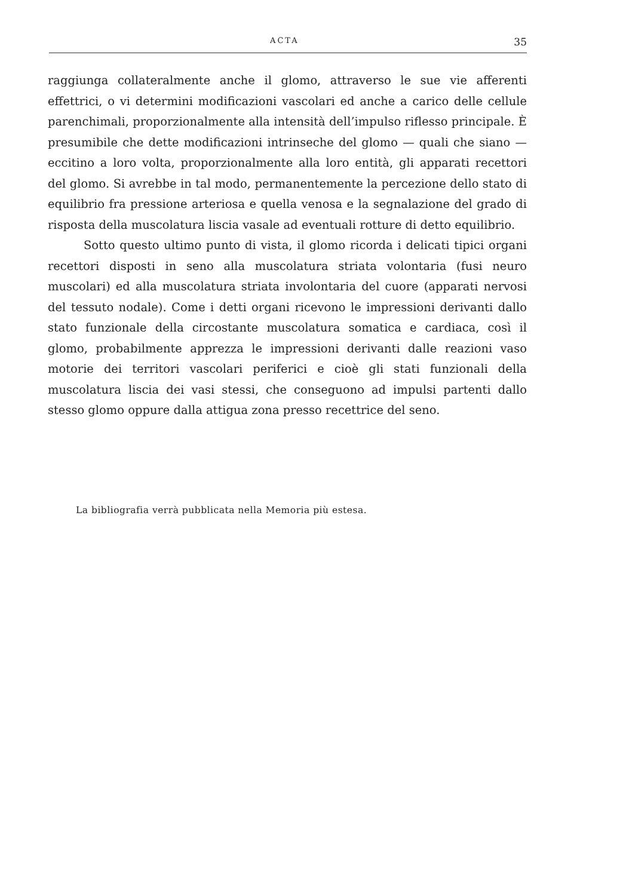ACTA 35
raggiunga collateralmente anche il glomo, attraverso le sue vie afferenti effettrici, o vi determini modificazioni vascolari ed anche a carico delle cellule parenchimali, proporzionalmente alla intensità dell’impulso riflesso principale. È presumibile che dette modificazioni intrinseche del glomo — quali che siano — eccitino a loro volta, proporzionalmente alla loro entità, gli apparati recettori del glomo. Si avrebbe in tal modo, permanentemente la percezione dello stato di equilibrio fra pressione arteriosa e quella venosa e la segnalazione del grado di risposta della muscolatura liscia vasale ad eventuali rotture di detto equilibrio.
Sotto questo ultimo punto di vista, il glomo ricorda i delicati tipici organi recettori disposti in seno alla muscolatura striata volontaria (fusi neuro muscolari) ed alla muscolatura striata involontaria del cuore (apparati nervosi del tessuto nodale). Come i detti organi ricevono le impressioni derivanti dallo stato funzionale della circostante muscolatura somatica e cardiaca, così il glomo, probabilmente apprezza le impressioni derivanti dalle reazioni vaso motorie dei territori vascolari periferici e cioè gli stati funzionali della muscolatura liscia dei vasi stessi, che conseguono ad impulsi partenti dallo stesso glomo oppure dalla attigua zona presso recettrice del seno.
La bibliografia verrà pubblicata nella Memoria più estesa.